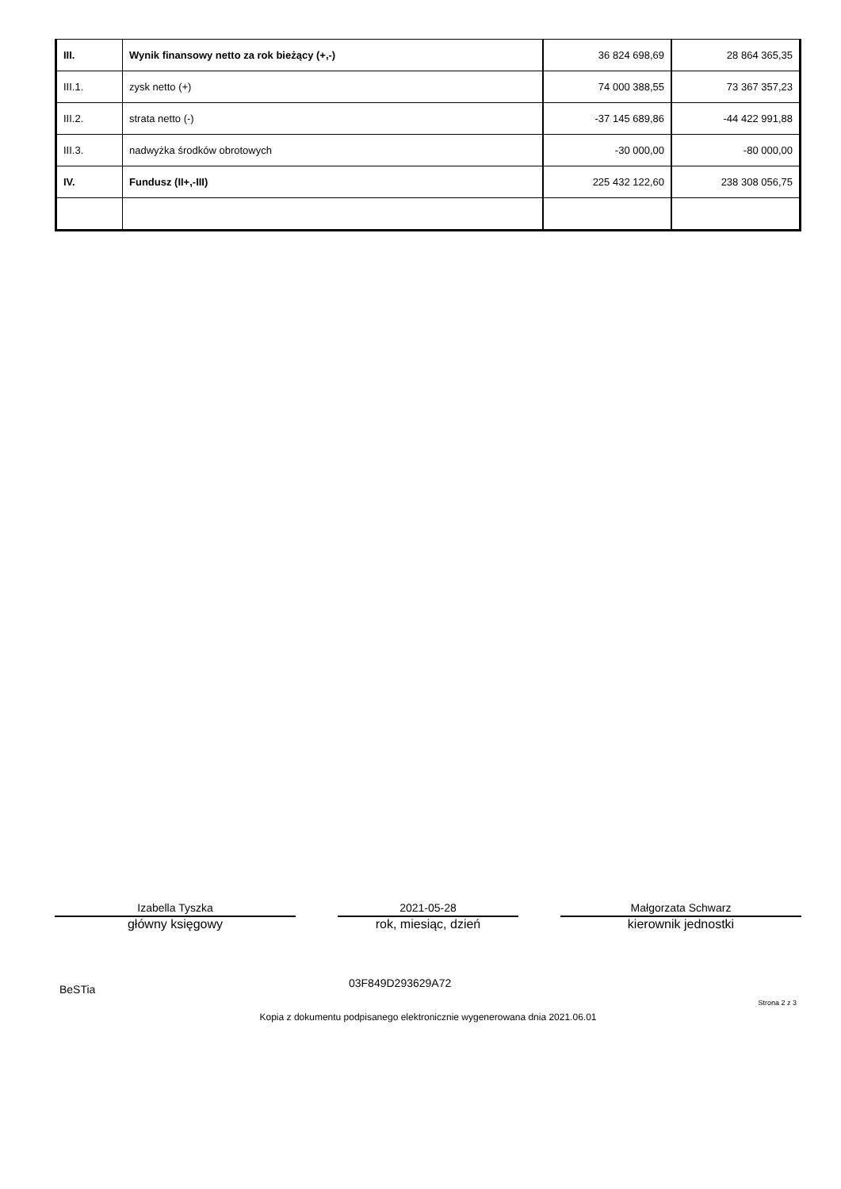| III. | Wynik finansowy netto za rok bieżący (+,-) | 36 824 698,69 | 28 864 365,35 |
| III.1. | zysk netto (+) | 74 000 388,55 | 73 367 357,23 |
| III.2. | strata netto (-) | -37 145 689,86 | -44 422 991,88 |
| III.3. | nadwyżka środków obrotowych | -30 000,00 | -80 000,00 |
| IV. | Fundusz (II+,-III) | 225 432 122,60 | 238 308 056,75 |
Izabella Tyszka
główny księgowy
2021-05-28
rok, miesiąc, dzień
Małgorzata Schwarz
kierownik jednostki
BeSTia 03F849D293629A72
Strona 2 z 3
Kopia z dokumentu podpisanego elektronicznie wygenerowana dnia 2021.06.01